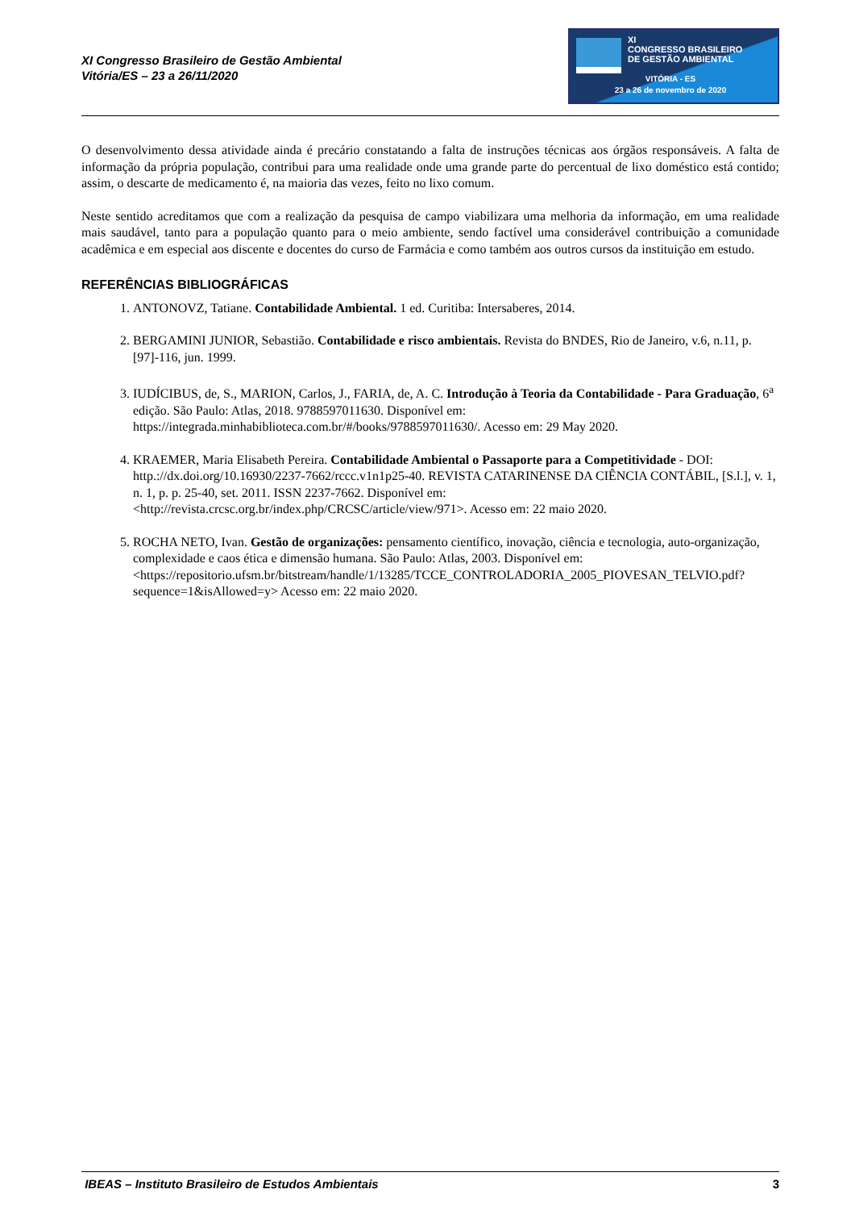XI Congresso Brasileiro de Gestão Ambiental
Vitória/ES – 23 a 26/11/2020
XI
CONGRESSO BRASILEIRO
DE GESTÃO AMBIENTAL
VITÓRIA - ES
23 a 26 de novembro de 2020
O desenvolvimento dessa atividade ainda é precário constatando a falta de instruções técnicas aos órgãos responsáveis. A falta de informação da própria população, contribui para uma realidade onde uma grande parte do percentual de lixo doméstico está contido; assim, o descarte de medicamento é, na maioria das vezes, feito no lixo comum.
Neste sentido acreditamos que com a realização da pesquisa de campo viabilizara uma melhoria da informação, em uma realidade mais saudável, tanto para a população quanto para o meio ambiente, sendo factível uma considerável contribuição a comunidade acadêmica e em especial aos discente e docentes do curso de Farmácia e como também aos outros cursos da instituição em estudo.
REFERÊNCIAS BIBLIOGRÁFICAS
1. ANTONOVZ, Tatiane. Contabilidade Ambiental. 1 ed. Curitiba: Intersaberes, 2014.
2. BERGAMINI JUNIOR, Sebastião. Contabilidade e risco ambientais. Revista do BNDES, Rio de Janeiro, v.6, n.11, p. [97]-116, jun. 1999.
3. IUDÍCIBUS, de, S., MARION, Carlos, J., FARIA, de, A. C. Introdução à Teoria da Contabilidade - Para Graduação, 6<sup>a</sup> edição. São Paulo: Atlas, 2018. 9788597011630. Disponível em: https://integrada.minhabiblioteca.com.br/#/books/9788597011630/. Acesso em: 29 May 2020.
4. KRAEMER, Maria Elisabeth Pereira. Contabilidade Ambiental o Passaporte para a Competitividade - DOI: http.://dx.doi.org/10.16930/2237-7662/rccc.v1n1p25-40. REVISTA CATARINENSE DA CIÊNCIA CONTÁBIL, [S.l.], v. 1, n. 1, p. p. 25-40, set. 2011. ISSN 2237-7662. Disponível em: <http://revista.crcsc.org.br/index.php/CRCSC/article/view/971>. Acesso em: 22 maio 2020.
5. ROCHA NETO, Ivan. Gestão de organizações: pensamento científico, inovação, ciência e tecnologia, auto-organização, complexidade e caos ética e dimensão humana. São Paulo: Atlas, 2003. Disponível em: <https://repositorio.ufsm.br/bitstream/handle/1/13285/TCCE_CONTROLADORIA_2005_PIOVESAN_TELVIO.pdf?sequence=1&isAllowed=y> Acesso em: 22 maio 2020.
IBEAS – Instituto Brasileiro de Estudos Ambientais 3